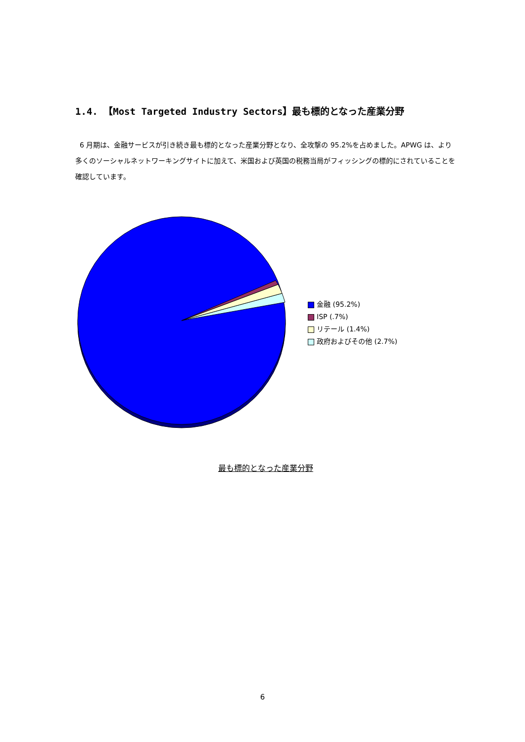1.4. 【Most Targeted Industry Sectors】最も標的となった産業分野
6 月期は、金融サービスが引き続き最も標的となった産業分野となり、全攻撃の 95.2%を占めました。APWG は、より多くのソーシャルネットワーキングサイトに加えて、米国および英国の税務当局がフィッシングの標的にされていることを確認しています。
金融 (95.2%)
ISP (.7%)
リテール (1.4%)
政府およびその他 (2.7%)
最も標的となった産業分野
6